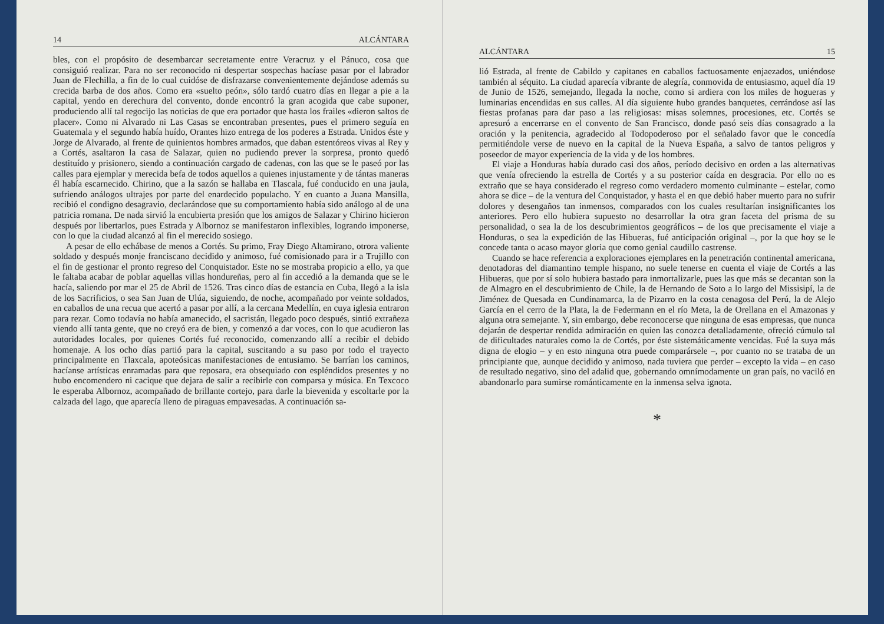14 ALCÁNTARA
bles, con el propósito de desembarcar secretamente entre Veracruz y el Pánuco, cosa que consiguió realizar. Para no ser reconocido ni despertar sospechas hacíase pasar por el labrador Juan de Flechilla, a fin de lo cual cuidóse de disfrazarse convenientemente dejándose además su crecida barba de dos años. Como era «suelto peón», sólo tardó cuatro días en llegar a pie a la capital, yendo en derechura del convento, donde encontró la gran acogida que cabe suponer, produciendo allí tal regocijo las noticias de que era portador que hasta los frailes «dieron saltos de placer». Como ni Alvarado ni Las Casas se encontraban presentes, pues el primero seguía en Guatemala y el segundo había huído, Orantes hizo entrega de los poderes a Estrada. Unidos éste y Jorge de Alvarado, al frente de quinientos hombres armados, que daban estentóreos vivas al Rey y a Cortés, asaltaron la casa de Salazar, quien no pudiendo prever la sorpresa, pronto quedó destituído y prisionero, siendo a continuación cargado de cadenas, con las que se le paseó por las calles para ejemplar y merecida befa de todos aquellos a quienes injustamente y de tántas maneras él había escarnecido. Chirino, que a la sazón se hallaba en Tlascala, fué conducido en una jaula, sufriendo análogos ultrajes por parte del enardecido populacho. Y en cuanto a Juana Mansilla, recibió el condigno desagravio, declarándose que su comportamiento había sido análogo al de una patricia romana. De nada sirvió la encubierta presión que los amigos de Salazar y Chirino hicieron después por libertarlos, pues Estrada y Albornoz se manifestaron inflexibles, logrando imponerse, con lo que la ciudad alcanzó al fin el merecido sosiego.
A pesar de ello echábase de menos a Cortés. Su primo, Fray Diego Altamirano, otrora valiente soldado y después monje franciscano decidido y animoso, fué comisionado para ir a Trujillo con el fin de gestionar el pronto regreso del Conquistador. Este no se mostraba propicio a ello, ya que le faltaba acabar de poblar aquellas villas hondureñas, pero al fin accedió a la demanda que se le hacía, saliendo por mar el 25 de Abril de 1526. Tras cinco días de estancia en Cuba, llegó a la isla de los Sacrificios, o sea San Juan de Ulúa, siguiendo, de noche, acompañado por veinte soldados, en caballos de una recua que acertó a pasar por allí, a la cercana Medellín, en cuya iglesia entraron para rezar. Como todavía no había amanecido, el sacristán, llegado poco después, sintió extrañeza viendo allí tanta gente, que no creyó era de bien, y comenzó a dar voces, con lo que acudieron las autoridades locales, por quienes Cortés fué reconocido, comenzando allí a recibir el debido homenaje. A los ocho días partió para la capital, suscitando a su paso por todo el trayecto principalmente en Tlaxcala, apoteósicas manifestaciones de entusiamo. Se barrían los caminos, hacíanse artísticas enramadas para que reposara, era obsequiado con espléndidos presentes y no hubo encomendero ni cacique que dejara de salir a recibirle con comparsa y música. En Texcoco le esperaba Albornoz, acompañado de brillante cortejo, para darle la bievenida y escoltarle por la calzada del lago, que aparecía lleno de piraguas empavesadas. A continuación sa-
ALCÁNTARA 15
lió Estrada, al frente de Cabildo y capitanes en caballos factuosamente enjaezados, uniéndose también al séquito. La ciudad aparecía vibrante de alegría, conmovida de entusiasmo, aquel día 19 de Junio de 1526, semejando, llegada la noche, como si ardiera con los miles de hogueras y luminarias encendidas en sus calles. Al día siguiente hubo grandes banquetes, cerrándose así las fiestas profanas para dar paso a las religiosas: misas solemnes, procesiones, etc. Cortés se apresuró a encerrarse en el convento de San Francisco, donde pasó seis días consagrado a la oración y la penitencia, agradecido al Todopoderoso por el señalado favor que le concedía permitiéndole verse de nuevo en la capital de la Nueva España, a salvo de tantos peligros y poseedor de mayor experiencia de la vida y de los hombres.
El viaje a Honduras había durado casi dos años, período decisivo en orden a las alternativas que venía ofreciendo la estrella de Cortés y a su posterior caída en desgracia. Por ello no es extraño que se haya considerado el regreso como verdadero momento culminante – estelar, como ahora se dice – de la ventura del Conquistador, y hasta el en que debió haber muerto para no sufrir dolores y desengaños tan inmensos, comparados con los cuales resultarían insignificantes los anteriores. Pero ello hubiera supuesto no desarrollar la otra gran faceta del prisma de su personalidad, o sea la de los descubrimientos geográficos – de los que precisamente el viaje a Honduras, o sea la expedición de las Hibueras, fué anticipación original –, por la que hoy se le concede tanta o acaso mayor gloria que como genial caudillo castrense.
Cuando se hace referencia a exploraciones ejemplares en la penetración continental americana, denotadoras del diamantino temple hispano, no suele tenerse en cuenta el viaje de Cortés a las Hibueras, que por sí solo hubiera bastado para inmortalizarle, pues las que más se decantan son la de Almagro en el descubrimiento de Chile, la de Hernando de Soto a lo largo del Missisipí, la de Jiménez de Quesada en Cundinamarca, la de Pizarro en la costa cenagosa del Perú, la de Alejo García en el cerro de la Plata, la de Federmann en el río Meta, la de Orellana en el Amazonas y alguna otra semejante. Y, sin embargo, debe reconocerse que ninguna de esas empresas, que nunca dejarán de despertar rendida admiración en quien las conozca detalladamente, ofreció cúmulo tal de dificultades naturales como la de Cortés, por éste sistemáticamente vencidas. Fué la suya más digna de elogio – y en esto ninguna otra puede comparársele –, por cuanto no se trataba de un principiante que, aunque decidido y animoso, nada tuviera que perder – excepto la vida – en caso de resultado negativo, sino del adalid que, gobernando omnímodamente un gran país, no vaciló en abandonarlo para sumirse románticamente en la inmensa selva ignota.
*